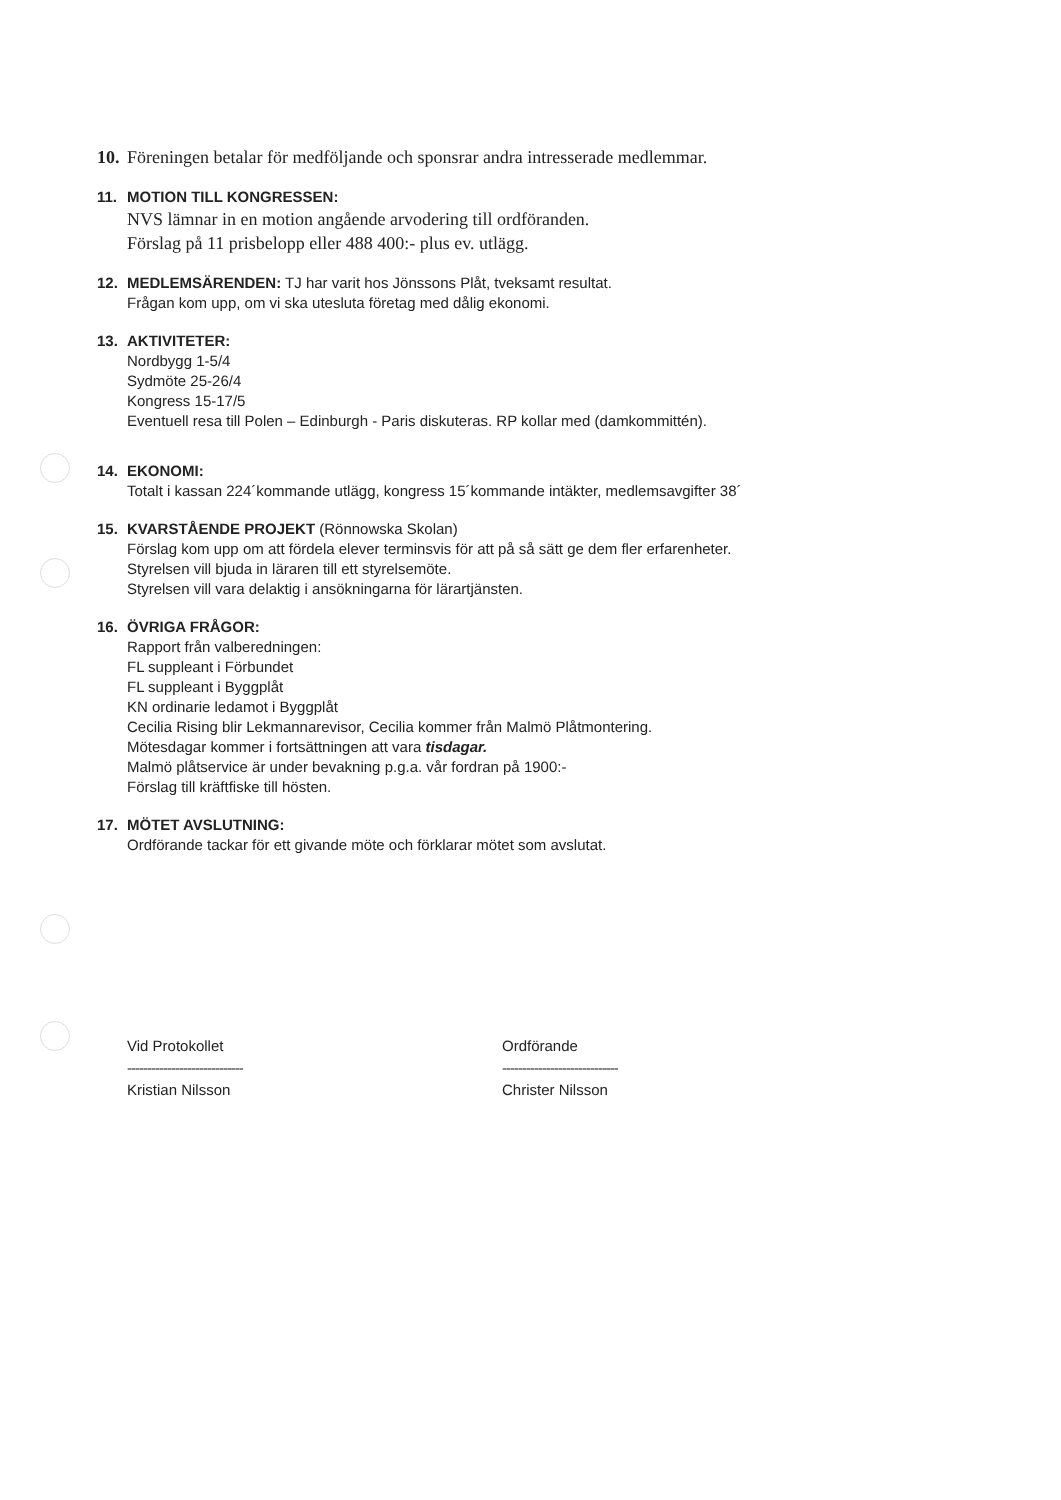10. Föreningen betalar för medföljande och sponsrar andra intresserade medlemmar.
11. MOTION TILL KONGRESSEN:
NVS lämnar in en motion angående arvodering till ordföranden.
Förslag på 11 prisbelopp eller 488 400:- plus ev. utlägg.
12. MEDLEMSÄRENDEN: TJ har varit hos Jönssons Plåt, tveksamt resultat.
Frågan kom upp, om vi ska utesluta företag med dålig ekonomi.
13. AKTIVITETER:
Nordbygg 1-5/4
Sydmöte 25-26/4
Kongress 15-17/5
Eventuell resa till Polen – Edinburgh - Paris diskuteras. RP kollar med (damkommittén).
14. EKONOMI:
Totalt i kassan 224´kommande utlägg, kongress 15´kommande intäkter, medlemsavgifter 38´
15. KVARSTÅENDE PROJEKT (Rönnowska Skolan)
Förslag kom upp om att fördela elever terminsvis för att på så sätt ge dem fler erfarenheter.
Styrelsen vill bjuda in läraren till ett styrelsemöte.
Styrelsen vill vara delaktig i ansökningarna för lärartjänsten.
16. ÖVRIGA FRÅGOR:
Rapport från valberedningen:
FL suppleant i Förbundet
FL suppleant i Byggplåt
KN ordinarie ledamot i Byggplåt
Cecilia Rising blir Lekmannarevisor, Cecilia kommer från Malmö Plåtmontering.
Mötesdagar kommer i fortsättningen att vara tisdagar.
Malmö plåtservice är under bevakning p.g.a. vår fordran på 1900:-
Förslag till kräftfiske till hösten.
17. MÖTET AVSLUTNING:
Ordförande tackar för ett givande möte och förklarar mötet som avslutat.
Vid Protokollet
-----------------------------
Kristian Nilsson
Ordförande
-----------------------------
Christer Nilsson